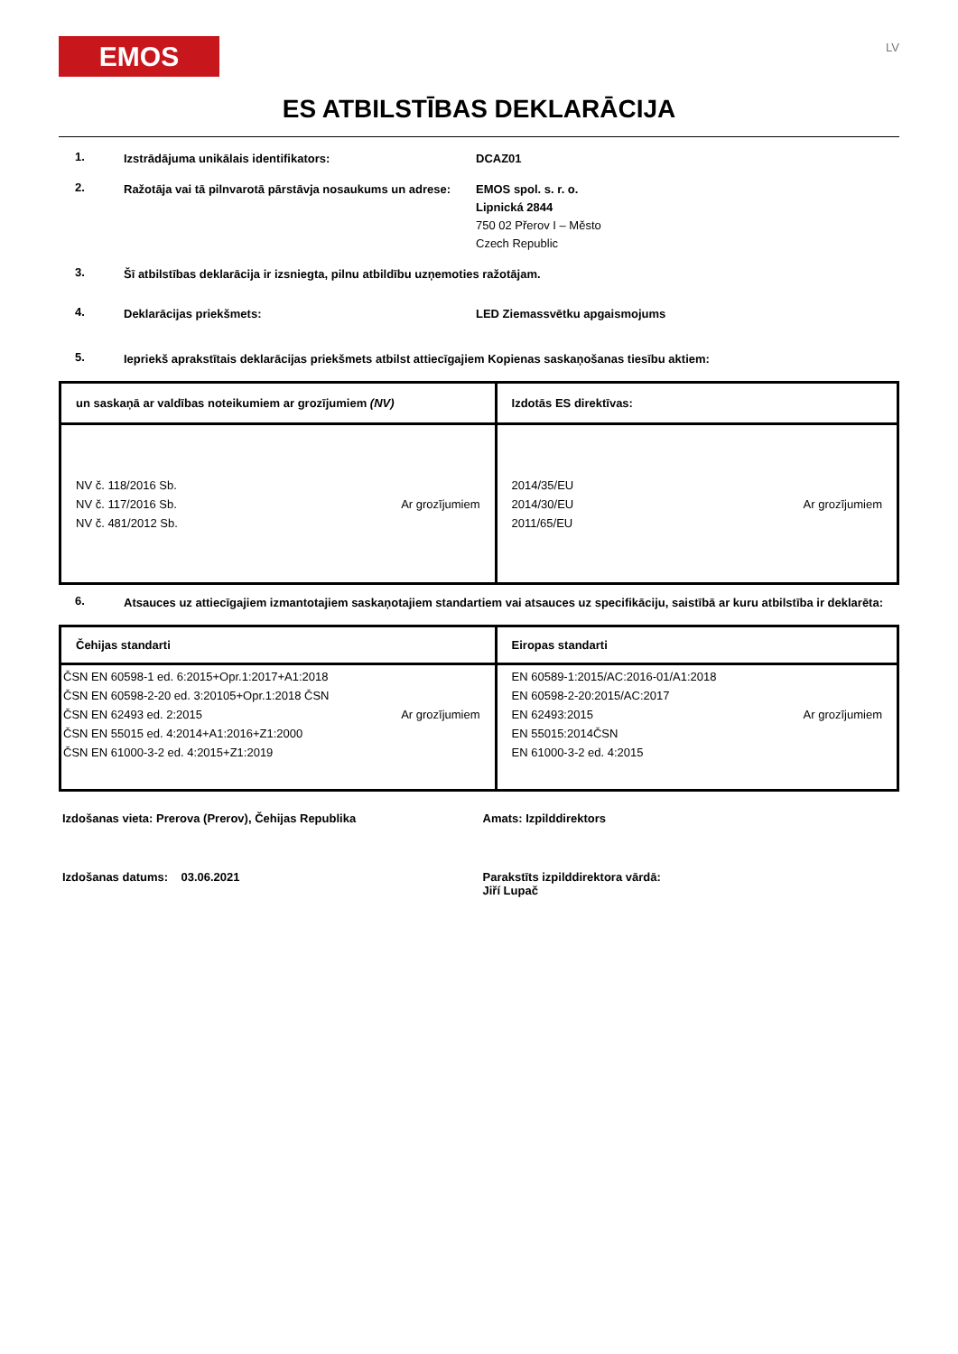EMOS
LV
ES ATBILSTĪBAS DEKLARĀCIJA
1.
Izstrādājuma unikālais identifikators: DCAZ01
2.
Ražotāja vai tā pilnvarotā pārstāvja nosaukums un adrese:
EMOS spol. s. r. o.
Lipnická 2844
750 02 Přerov I – Město
Czech Republic
3.
Šī atbilstības deklarācija ir izsniegta, pilnu atbildību uzņemoties ražotājam.
4.
Deklarācijas priekšmets: LED Ziemassvētku apgaismojums
5.
Iepriekš aprakstītais deklarācijas priekšmets atbilst attiecīgajiem Kopienas saskaņošanas tiesību aktiem:
| un saskaņā ar valdības noteikumiem ar grozījumiem (NV) | Izdotās ES direktīvas: |
| --- | --- |
| NV č. 118/2016 Sb. NV č. 117/2016 Sb. NV č. 481/2012 Sb. Ar grozījumiem | 2014/35/EU 2014/30/EU 2011/65/EU Ar grozījumiem |
6.
Atsauces uz attiecīgajiem izmantotajiem saskaņotajiem standartiem vai atsauces uz specifikāciju, saistībā ar kuru atbilstība ir deklarēta:
| Čehijas standarti | Eiropas standarti |
| --- | --- |
| ČSN EN 60598-1 ed. 6:2015+Opr.1:2017+A1:2018 ČSN EN 60598-2-20 ed. 3:20105+Opr.1:2018 ČSN ČSN EN 62493 ed. 2:2015 ČSN EN 55015 ed. 4:2014+A1:2016+Z1:2000 ČSN EN 61000-3-2 ed. 4:2015+Z1:2019 Ar grozījumiem | EN 60589-1:2015/AC:2016-01/A1:2018 EN 60598-2-20:2015/AC:2017 EN 62493:2015 EN 55015:2014ČSN EN 61000-3-2 ed. 4:2015 Ar grozījumiem |
Izdošanas vieta: Prerova (Prerov), Čehijas Republika
Amats: Izpilddirektors
Izdošanas datums: 03.06.2021
Parakstīts izpilddirektora vārdā:
Jiří Lupač